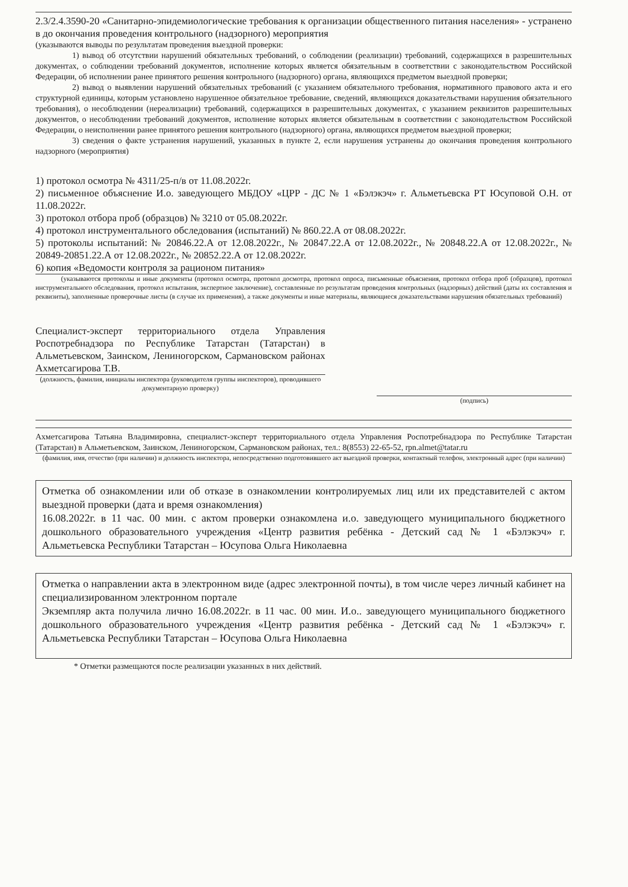2.3/2.4.3590-20 «Санитарно-эпидемиологические требования к организации общественного питания населения» - устранено в до окончания проведения контрольного (надзорного) мероприятия
(указываются выводы по результатам проведения выездной проверки:
1) вывод об отсутствии нарушений обязательных требований, о соблюдении (реализации) требований, содержащихся в разрешительных документах, о соблюдении требований документов, исполнение которых является обязательным в соответствии с законодательством Российской Федерации, об исполнении ранее принятого решения контрольного (надзорного) органа, являющихся предметом выездной проверки;
2) вывод о выявлении нарушений обязательных требований (с указанием обязательного требования, нормативного правового акта и его структурной единицы, которым установлено нарушенное обязательное требование, сведений, являющихся доказательствами нарушения обязательного требования), о несоблюдении (нереализации) требований, содержащихся в разрешительных документах, с указанием реквизитов разрешительных документов, о несоблюдении требований документов, исполнение которых является обязательным в соответствии с законодательством Российской Федерации, о неисполнении ранее принятого решения контрольного (надзорного) органа, являющихся предметом выездной проверки;
3) сведения о факте устранения нарушений, указанных в пункте 2, если нарушения устранены до окончания проведения контрольного надзорного (мероприятия)
1) протокол осмотра № 4311/25-п/в от 11.08.2022г.
2) письменное объяснение И.о. заведующего МБДОУ «ЦРР - ДС № 1 «Бэлэкэч» г. Альметьевска РТ Юсуповой О.Н. от 11.08.2022г.
3) протокол отбора проб (образцов) № 3210 от 05.08.2022г.
4) протокол инструментального обследования (испытаний) № 860.22.А от 08.08.2022г.
5) протоколы испытаний: № 20846.22.А от 12.08.2022г., № 20847.22.А от 12.08.2022г., № 20848.22.А от 12.08.2022г., № 20849-20851.22.А от 12.08.2022г., № 20852.22.А от 12.08.2022г.
6) копия «Ведомости контроля за рационом питания»
(указываются протоколы и иные документы (протокол осмотра, протокол досмотра, протокол опроса, письменные объяснения, протокол отбора проб (образцов), протокол инструментального обследования, протокол испытания, экспертное заключение), составленные по результатам проведения контрольных (надзорных) действий (даты их составления и реквизиты), заполненные проверочные листы (в случае их применения), а также документы и иные материалы, являющиеся доказательствами нарушения обязательных требований)
Специалист-эксперт территориального отдела Управления Роспотребнадзора по Республике Татарстан (Татарстан) в Альметьевском, Заинском, Лениногорском, Сармановском районах Ахметсагирова Т.В.
(должность, фамилия, инициалы инспектора (руководителя группы инспекторов), проводившего документарную проверку)
(подпись)
Ахметсагирова Татьяна Владимировна, специалист-эксперт территориального отдела Управления Роспотребнадзора по Республике Татарстан (Татарстан) в Альметьевском, Заинском, Лениногорском, Сармановском районах, тел.: 8(8553) 22-65-52, rpn.almet@tatar.ru
(фамилия, имя, отчество (при наличии) и должность инспектора, непосредственно подготовившего акт выездной проверки, контактный телефон, электронный адрес (при наличии)
Отметка об ознакомлении или об отказе в ознакомлении контролируемых лиц или их представителей с актом выездной проверки (дата и время ознакомления)
16.08.2022г. в 11 час. 00 мин. с актом проверки ознакомлена и.о. заведующего муниципального бюджетного дошкольного образовательного учреждения «Центр развития ребёнка - Детский сад № 1 «Бэлэкэч» г. Альметьевска Республики Татарстан – Юсупова Ольга Николаевна
Отметка о направлении акта в электронном виде (адрес электронной почты), в том числе через личный кабинет на специализированном электронном портале
Экземпляр акта получила лично 16.08.2022г. в 11 час. 00 мин. И.о.. заведующего муниципального бюджетного дошкольного образовательного учреждения «Центр развития ребёнка - Детский сад № 1 «Бэлэкэч» г. Альметьевска Республики Татарстан – Юсупова Ольга Николаевна
* Отметки размещаются после реализации указанных в них действий.